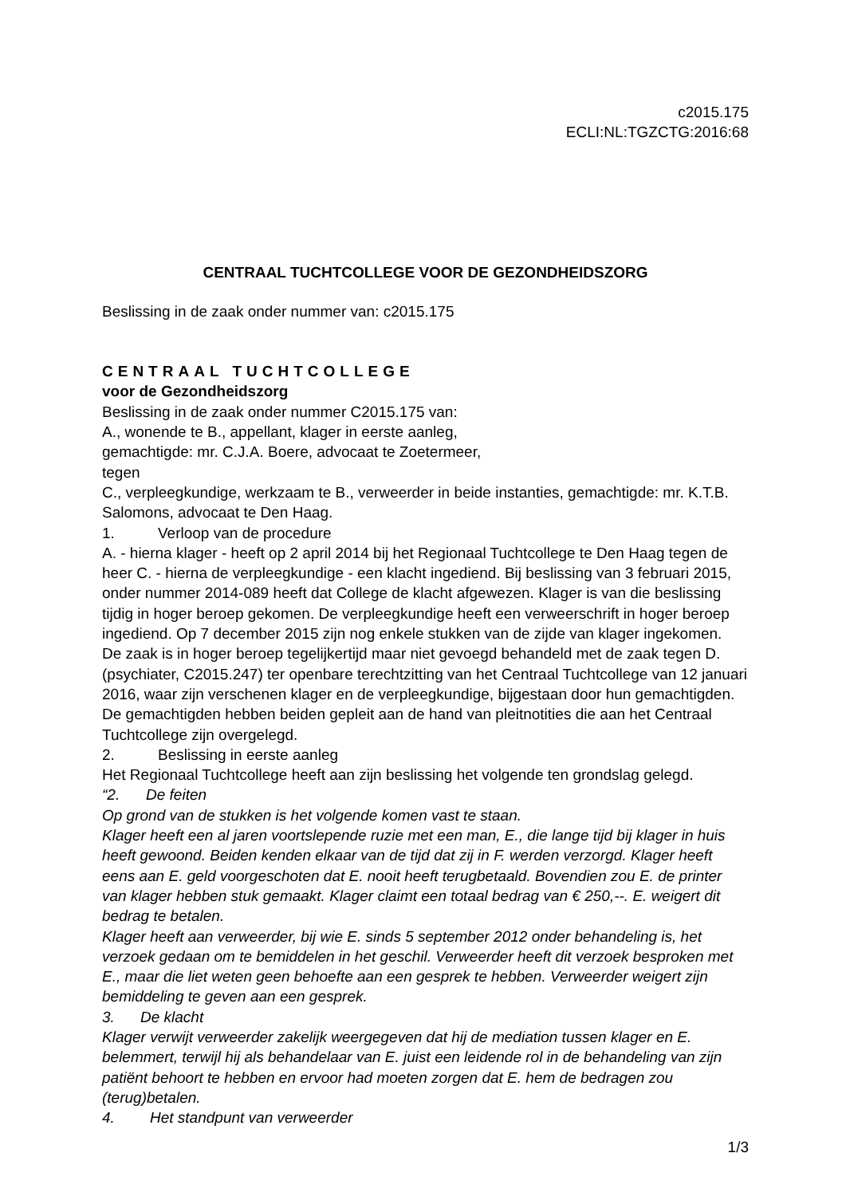c2015.175
ECLI:NL:TGZCTG:2016:68
CENTRAAL TUCHTCOLLEGE VOOR DE GEZONDHEIDSZORG
Beslissing in de zaak onder nummer van: c2015.175
CENTRAAL TUCHTCOLLEGE
voor de Gezondheidszorg
Beslissing in de zaak onder nummer C2015.175 van:
A., wonende te B., appellant, klager in eerste aanleg,
gemachtigde: mr. C.J.A. Boere, advocaat te Zoetermeer,
tegen
C., verpleegkundige, werkzaam te B., verweerder in beide instanties, gemachtigde: mr. K.T.B. Salomons, advocaat te Den Haag.
1. Verloop van de procedure
A. - hierna klager - heeft op 2 april 2014 bij het Regionaal Tuchtcollege te Den Haag tegen de heer C. - hierna de verpleegkundige - een klacht ingediend. Bij beslissing van 3 februari 2015, onder nummer 2014-089 heeft dat College de klacht afgewezen. Klager is van die beslissing tijdig in hoger beroep gekomen. De verpleegkundige heeft een verweerschrift in hoger beroep ingediend. Op 7 december 2015 zijn nog enkele stukken van de zijde van klager ingekomen.
De zaak is in hoger beroep tegelijkertijd maar niet gevoegd behandeld met de zaak tegen D. (psychiater, C2015.247) ter openbare terechtzitting van het Centraal Tuchtcollege van 12 januari 2016, waar zijn verschenen klager en de verpleegkundige, bijgestaan door hun gemachtigden. De gemachtigden hebben beiden gepleit aan de hand van pleitnotities die aan het Centraal Tuchtcollege zijn overgelegd.
2. Beslissing in eerste aanleg
Het Regionaal Tuchtcollege heeft aan zijn beslissing het volgende ten grondslag gelegd.
“2. De feiten
Op grond van de stukken is het volgende komen vast te staan.
Klager heeft een al jaren voortslepende ruzie met een man, E., die lange tijd bij klager in huis heeft gewoond. Beiden kenden elkaar van de tijd dat zij in F. werden verzorgd. Klager heeft eens aan E. geld voorgeschoten dat E. nooit heeft terugbetaald. Bovendien zou E. de printer van klager hebben stuk gemaakt. Klager claimt een totaal bedrag van € 250,--. E. weigert dit bedrag te betalen.
Klager heeft aan verweerder, bij wie E. sinds 5 september 2012 onder behandeling is, het verzoek gedaan om te bemiddelen in het geschil. Verweerder heeft dit verzoek besproken met E., maar die liet weten geen behoefte aan een gesprek te hebben. Verweerder weigert zijn bemiddeling te geven aan een gesprek.
3. De klacht
Klager verwijt verweerder zakelijk weergegeven dat hij de mediation tussen klager en E. belemmert, terwijl hij als behandelaar van E. juist een leidende rol in de behandeling van zijn patiënt behoort te hebben en ervoor had moeten zorgen dat E. hem de bedragen zou (terug)betalen.
4. Het standpunt van verweerder
1/3